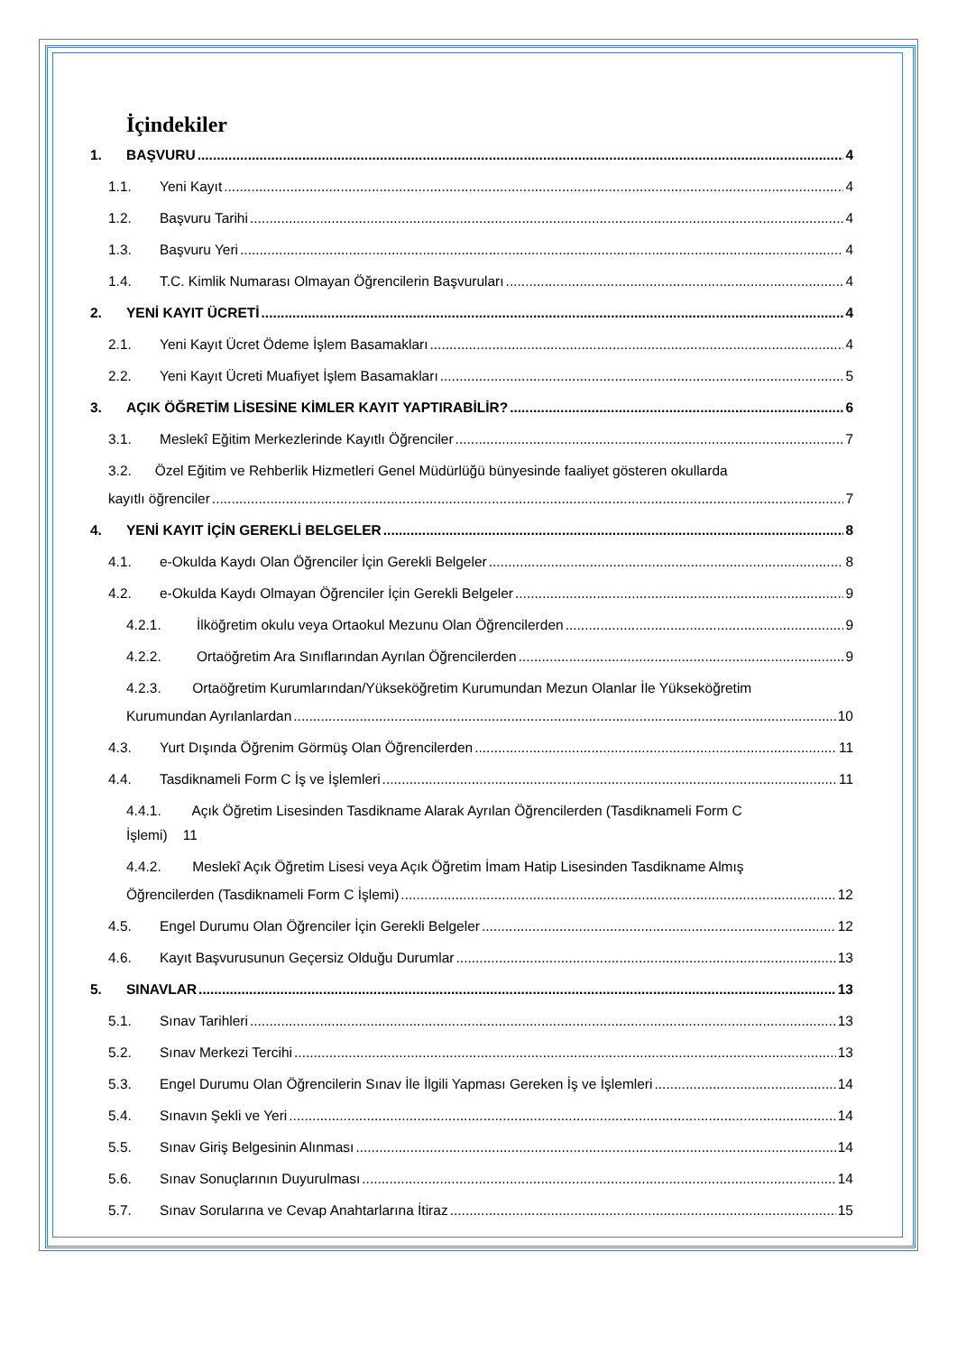İçindekiler
1. BAŞVURU 4
1.1. Yeni Kayıt 4
1.2. Başvuru Tarihi 4
1.3. Başvuru Yeri 4
1.4. T.C. Kimlik Numarası Olmayan Öğrencilerin Başvuruları 4
2. YENİ KAYIT ÜCRETİ 4
2.1. Yeni Kayıt Ücret Ödeme İşlem Basamakları 4
2.2. Yeni Kayıt Ücreti Muafiyet İşlem Basamakları 5
3. AÇIK ÖĞRETİM LİSESİNE KİMLER KAYIT YAPTIRABİLİR? 6
3.1. Meslekî Eğitim Merkezlerinde Kayıtlı Öğrenciler 7
3.2. Özel Eğitim ve Rehberlik Hizmetleri Genel Müdürlüğü bünyesinde faaliyet gösteren okullarda
kayıtlı öğrenciler 7
4. YENİ KAYIT İÇİN GEREKLİ BELGELER 8
4.1. e-Okulda Kaydı Olan Öğrenciler İçin Gerekli Belgeler 8
4.2. e-Okulda Kaydı Olmayan Öğrenciler İçin Gerekli Belgeler 9
4.2.1. İlköğretim okulu veya Ortaokul Mezunu Olan Öğrencilerden 9
4.2.2. Ortaöğretim Ara Sınıflarından Ayrılan Öğrencilerden 9
4.2.3. Ortaöğretim Kurumlarından/Yükseköğretim Kurumundan Mezun Olanlar İle Yükseköğretim
Kurumundan Ayrılanlardan 10
4.3. Yurt Dışında Öğrenim Görmüş Olan Öğrencilerden 11
4.4. Tasdiknameli Form C İş ve İşlemleri 11
4.4.1. Açık Öğretim Lisesinden Tasdikname Alarak Ayrılan Öğrencilerden (Tasdiknameli Form C
İşlemi) 11
4.4.2. Meslekî Açık Öğretim Lisesi veya Açık Öğretim İmam Hatip Lisesinden Tasdikname Almış
Öğrencilerden (Tasdiknameli Form C İşlemi) 12
4.5. Engel Durumu Olan Öğrenciler İçin Gerekli Belgeler 12
4.6. Kayıt Başvurusunun Geçersiz Olduğu Durumlar 13
5. SINAVLAR 13
5.1. Sınav Tarihleri 13
5.2. Sınav Merkezi Tercihi 13
5.3. Engel Durumu Olan Öğrencilerin Sınav İle İlgili Yapması Gereken İş ve İşlemleri 14
5.4. Sınavın Şekli ve Yeri 14
5.5. Sınav Giriş Belgesinin Alınması 14
5.6. Sınav Sonuçlarının Duyurulması 14
5.7. Sınav Sorularına ve Cevap Anahtarlarına İtiraz 15